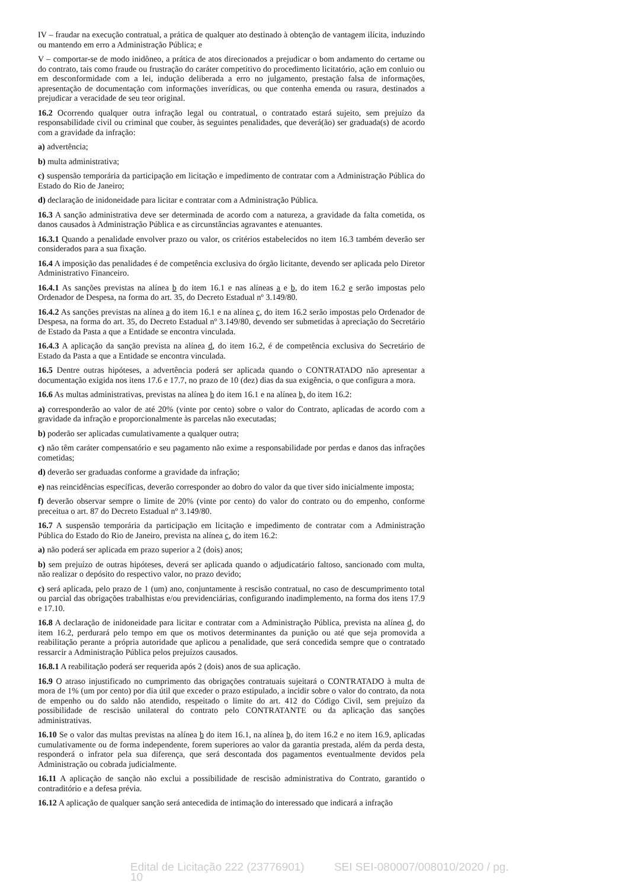IV – fraudar na execução contratual, a prática de qualquer ato destinado à obtenção de vantagem ilícita, induzindo ou mantendo em erro a Administração Pública; e
V – comportar-se de modo inidôneo, a prática de atos direcionados a prejudicar o bom andamento do certame ou do contrato, tais como fraude ou frustração do caráter competitivo do procedimento licitatório, ação em conluio ou em desconformidade com a lei, indução deliberada a erro no julgamento, prestação falsa de informações, apresentação de documentação com informações inverídicas, ou que contenha emenda ou rasura, destinados a prejudicar a veracidade de seu teor original.
16.2 Ocorrendo qualquer outra infração legal ou contratual, o contratado estará sujeito, sem prejuízo da responsabilidade civil ou criminal que couber, às seguintes penalidades, que deverá(ão) ser graduada(s) de acordo com a gravidade da infração:
a) advertência;
b) multa administrativa;
c) suspensão temporária da participação em licitação e impedimento de contratar com a Administração Pública do Estado do Rio de Janeiro;
d) declaração de inidoneidade para licitar e contratar com a Administração Pública.
16.3 A sanção administrativa deve ser determinada de acordo com a natureza, a gravidade da falta cometida, os danos causados à Administração Pública e as circunstâncias agravantes e atenuantes.
16.3.1 Quando a penalidade envolver prazo ou valor, os critérios estabelecidos no item 16.3 também deverão ser considerados para a sua fixação.
16.4 A imposição das penalidades é de competência exclusiva do órgão licitante, devendo ser aplicada pelo Diretor Administrativo Financeiro.
16.4.1 As sanções previstas na alínea b do item 16.1 e nas alíneas a e b, do item 16.2 e serão impostas pelo Ordenador de Despesa, na forma do art. 35, do Decreto Estadual nº 3.149/80.
16.4.2 As sanções previstas na alínea a do item 16.1 e na alínea c, do item 16.2 serão impostas pelo Ordenador de Despesa, na forma do art. 35, do Decreto Estadual nº 3.149/80, devendo ser submetidas à apreciação do Secretário de Estado da Pasta a que a Entidade se encontra vinculada.
16.4.3 A aplicação da sanção prevista na alínea d, do item 16.2, é de competência exclusiva do Secretário de Estado da Pasta a que a Entidade se encontra vinculada.
16.5 Dentre outras hipóteses, a advertência poderá ser aplicada quando o CONTRATADO não apresentar a documentação exigida nos itens 17.6 e 17.7, no prazo de 10 (dez) dias da sua exigência, o que configura a mora.
16.6 As multas administrativas, previstas na alínea b do item 16.1 e na alínea b, do item 16.2:
a) corresponderão ao valor de até 20% (vinte por cento) sobre o valor do Contrato, aplicadas de acordo com a gravidade da infração e proporcionalmente às parcelas não executadas;
b) poderão ser aplicadas cumulativamente a qualquer outra;
c) não têm caráter compensatório e seu pagamento não exime a responsabilidade por perdas e danos das infrações cometidas;
d) deverão ser graduadas conforme a gravidade da infração;
e) nas reincidências específicas, deverão corresponder ao dobro do valor da que tiver sido inicialmente imposta;
f) deverão observar sempre o limite de 20% (vinte por cento) do valor do contrato ou do empenho, conforme preceitua o art. 87 do Decreto Estadual nº 3.149/80.
16.7 A suspensão temporária da participação em licitação e impedimento de contratar com a Administração Pública do Estado do Rio de Janeiro, prevista na alínea c, do item 16.2:
a) não poderá ser aplicada em prazo superior a 2 (dois) anos;
b) sem prejuízo de outras hipóteses, deverá ser aplicada quando o adjudicatário faltoso, sancionado com multa, não realizar o depósito do respectivo valor, no prazo devido;
c) será aplicada, pelo prazo de 1 (um) ano, conjuntamente à rescisão contratual, no caso de descumprimento total ou parcial das obrigações trabalhistas e/ou previdenciárias, configurando inadimplemento, na forma dos itens 17.9 e 17.10.
16.8 A declaração de inidoneidade para licitar e contratar com a Administração Pública, prevista na alínea d, do item 16.2, perdurará pelo tempo em que os motivos determinantes da punição ou até que seja promovida a reabilitação perante a própria autoridade que aplicou a penalidade, que será concedida sempre que o contratado ressarcir a Administração Pública pelos prejuízos causados.
16.8.1 A reabilitação poderá ser requerida após 2 (dois) anos de sua aplicação.
16.9 O atraso injustificado no cumprimento das obrigações contratuais sujeitará o CONTRATADO à multa de mora de 1% (um por cento) por dia útil que exceder o prazo estipulado, a incidir sobre o valor do contrato, da nota de empenho ou do saldo não atendido, respeitado o limite do art. 412 do Código Civil, sem prejuízo da possibilidade de rescisão unilateral do contrato pelo CONTRATANTE ou da aplicação das sanções administrativas.
16.10 Se o valor das multas previstas na alínea b do item 16.1, na alínea b, do item 16.2 e no item 16.9, aplicadas cumulativamente ou de forma independente, forem superiores ao valor da garantia prestada, além da perda desta, responderá o infrator pela sua diferença, que será descontada dos pagamentos eventualmente devidos pela Administração ou cobrada judicialmente.
16.11 A aplicação de sanção não exclui a possibilidade de rescisão administrativa do Contrato, garantido o contraditório e a defesa prévia.
16.12 A aplicação de qualquer sanção será antecedida de intimação do interessado que indicará a infração
Edital de Licitação 222 (23776901) SEI SEI-080007/008010/2020 / pg. 10